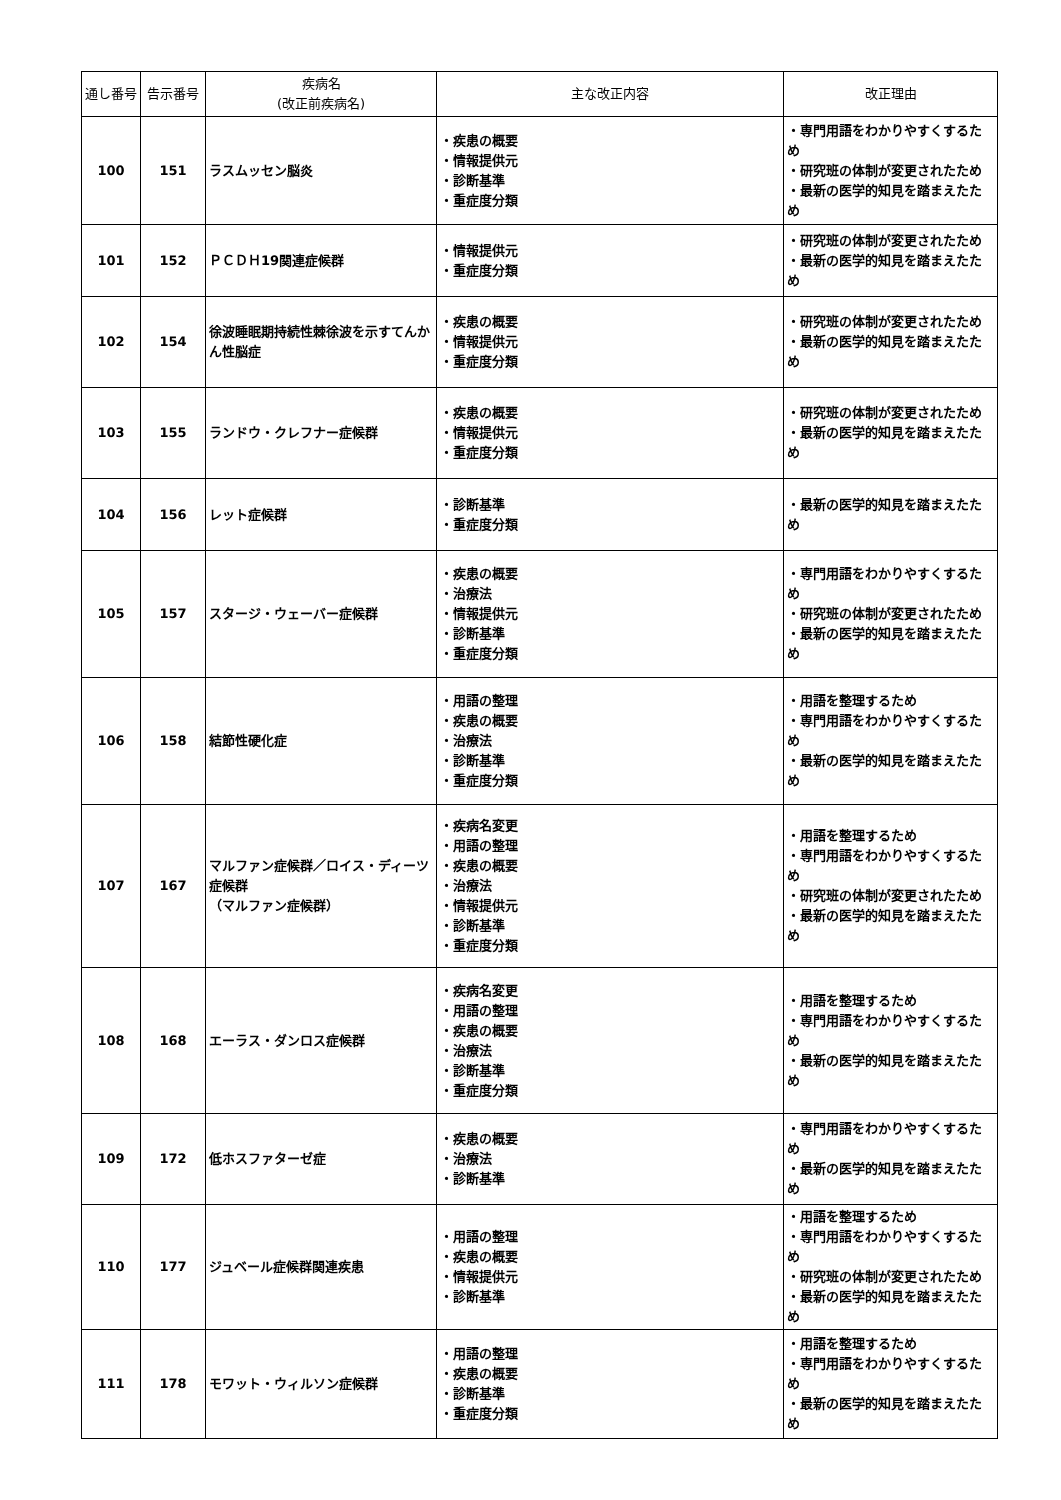| 通し番号 | 告示番号 | 疾病名 (改正前疾病名) | 主な改正内容 | 改正理由 |
| --- | --- | --- | --- | --- |
| 100 | 151 | ラスムッセン脳炎 | ・疾患の概要 ・情報提供元 ・診断基準 ・重症度分類 | ・専門用語をわかりやすくするため ・研究班の体制が変更されたため ・最新の医学的知見を踏まえたため |
| 101 | 152 | ＰＣＤＨ19関連症候群 | ・情報提供元 ・重症度分類 | ・研究班の体制が変更されたため ・最新の医学的知見を踏まえたため |
| 102 | 154 | 徐波睡眠期持続性棘徐波を示すてんかん性脳症 | ・疾患の概要 ・情報提供元 ・重症度分類 | ・研究班の体制が変更されたため ・最新の医学的知見を踏まえたため |
| 103 | 155 | ランドウ・クレフナー症候群 | ・疾患の概要 ・情報提供元 ・重症度分類 | ・研究班の体制が変更されたため ・最新の医学的知見を踏まえたため |
| 104 | 156 | レット症候群 | ・診断基準 ・重症度分類 | ・最新の医学的知見を踏まえたため |
| 105 | 157 | スタージ・ウェーバー症候群 | ・疾患の概要 ・治療法 ・情報提供元 ・診断基準 ・重症度分類 | ・専門用語をわかりやすくするため ・研究班の体制が変更されたため ・最新の医学的知見を踏まえたため |
| 106 | 158 | 結節性硬化症 | ・用語の整理 ・疾患の概要 ・治療法 ・診断基準 ・重症度分類 | ・用語を整理するため ・専門用語をわかりやすくするため ・最新の医学的知見を踏まえたため |
| 107 | 167 | マルファン症候群／ロイス・ディーツ症候群 （マルファン症候群） | ・疾病名変更 ・用語の整理 ・疾患の概要 ・治療法 ・情報提供元 ・診断基準 ・重症度分類 | ・用語を整理するため ・専門用語をわかりやすくするため ・研究班の体制が変更されたため ・最新の医学的知見を踏まえたため |
| 108 | 168 | エーラス・ダンロス症候群 | ・疾病名変更 ・用語の整理 ・疾患の概要 ・治療法 ・診断基準 ・重症度分類 | ・用語を整理するため ・専門用語をわかりやすくするため ・最新の医学的知見を踏まえたため |
| 109 | 172 | 低ホスファターゼ症 | ・疾患の概要 ・治療法 ・診断基準 | ・専門用語をわかりやすくするため ・最新の医学的知見を踏まえたため |
| 110 | 177 | ジュベール症候群関連疾患 | ・用語の整理 ・疾患の概要 ・情報提供元 ・診断基準 | ・用語を整理するため ・専門用語をわかりやすくするため ・研究班の体制が変更されたため ・最新の医学的知見を踏まえたため |
| 111 | 178 | モワット・ウィルソン症候群 | ・用語の整理 ・疾患の概要 ・診断基準 ・重症度分類 | ・用語を整理するため ・専門用語をわかりやすくするため ・最新の医学的知見を踏まえたため |